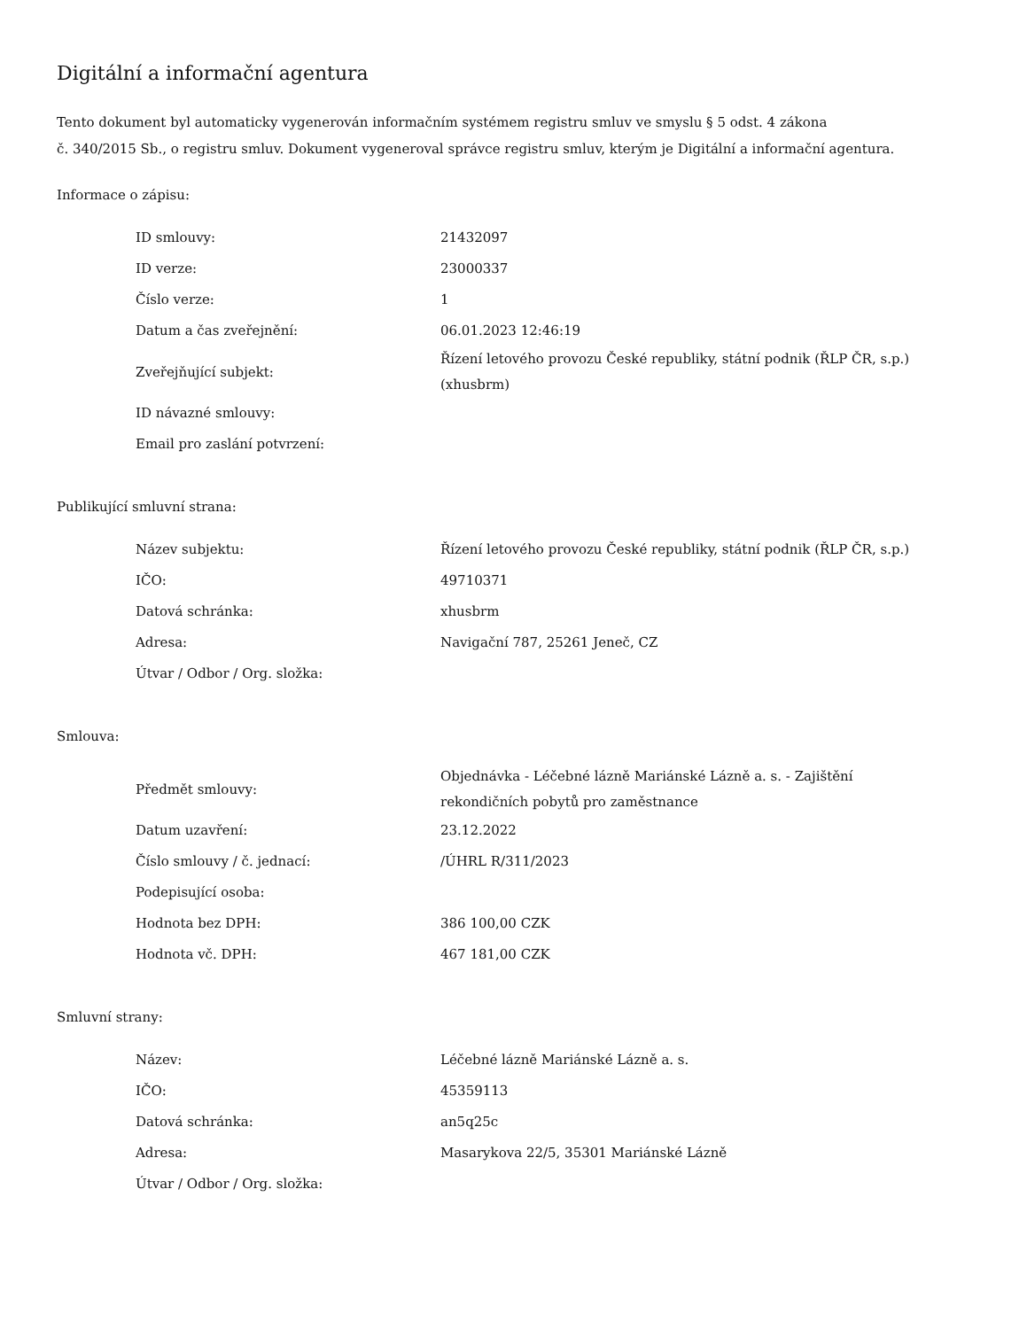Digitální a informační agentura
Tento dokument byl automaticky vygenerován informačním systémem registru smluv ve smyslu § 5 odst. 4 zákona
č. 340/2015 Sb., o registru smluv. Dokument vygeneroval správce registru smluv, kterým je Digitální a informační agentura.
Informace o zápisu:
| ID smlouvy: | 21432097 |
| ID verze: | 23000337 |
| Číslo verze: | 1 |
| Datum a čas zveřejnění: | 06.01.2023 12:46:19 |
| Zveřejňující subjekt: | Řízení letového provozu České republiky, státní podnik (ŘLP ČR, s.p.) (xhusbrm) |
| ID návazné smlouvy: | |
| Email pro zaslání potvrzení: | |
Publikující smluvní strana:
| Název subjektu: | Řízení letového provozu České republiky, státní podnik (ŘLP ČR, s.p.) |
| IČO: | 49710371 |
| Datová schránka: | xhusbrm |
| Adresa: | Navigační 787, 25261 Jeneč, CZ |
| Útvar / Odbor / Org. složka: | |
Smlouva:
| Předmět smlouvy: | Objednávka - Léčebné lázně Mariánské Lázně a. s. - Zajištění rekondičních pobytů pro zaměstnance |
| Datum uzavření: | 23.12.2022 |
| Číslo smlouvy / č. jednací: | /ÚHRL R/311/2023 |
| Podepisující osoba: | |
| Hodnota bez DPH: | 386 100,00 CZK |
| Hodnota vč. DPH: | 467 181,00 CZK |
Smluvní strany:
| Název: | Léčebné lázně Mariánské Lázně a. s. |
| IČO: | 45359113 |
| Datová schránka: | an5q25c |
| Adresa: | Masarykova 22/5, 35301 Mariánské Lázně |
| Útvar / Odbor / Org. složka: | |